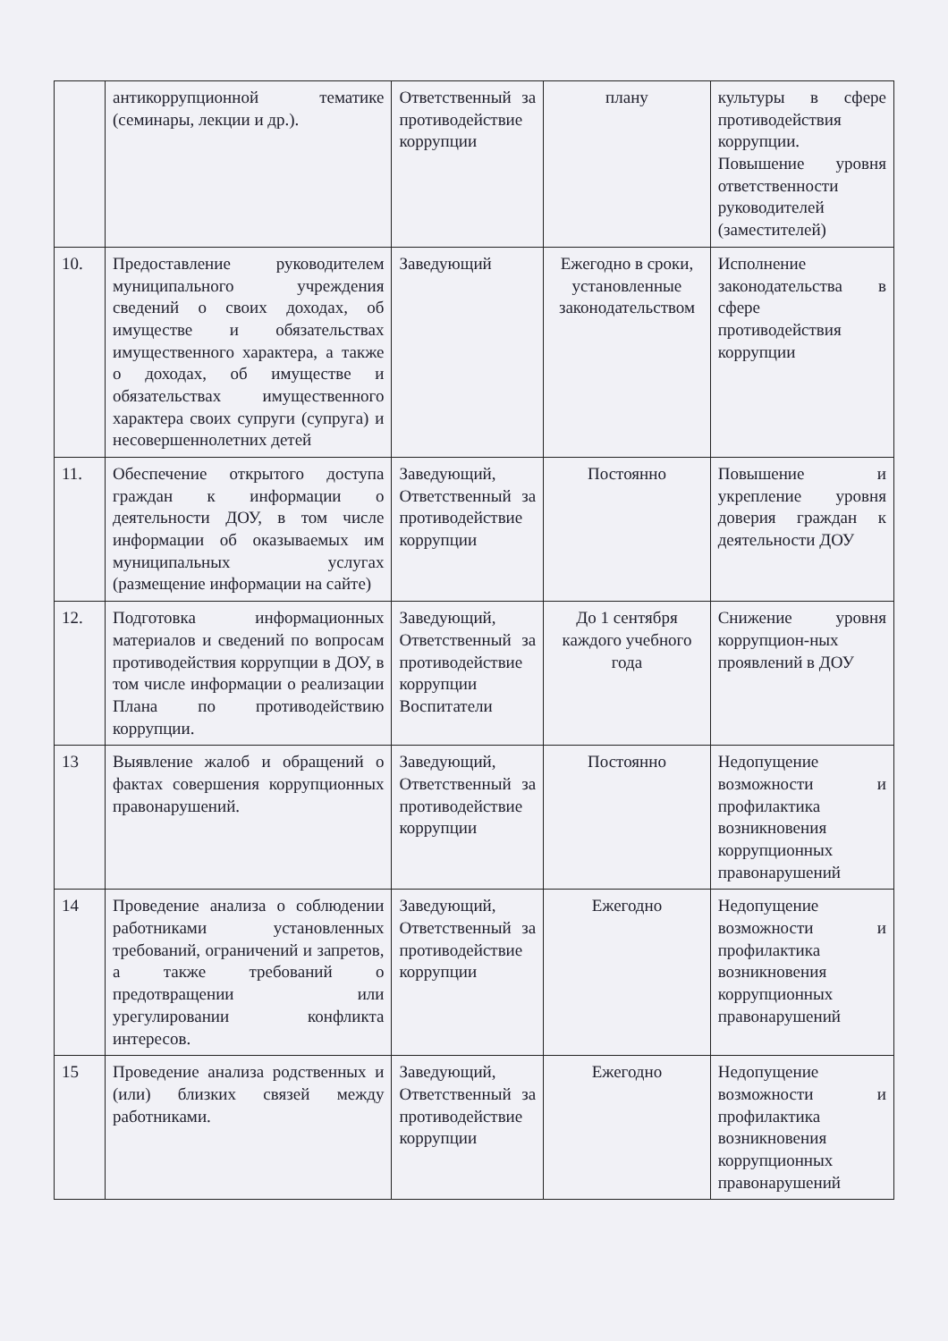| | антикоррупционной тематике (семинары, лекции и др.). | Ответственный за противодействие коррупции | плану | культуры в сфере противодействия коррупции. Повышение уровня ответственности руководителей (заместителей) |
| 10. | Предоставление руководителем муниципального учреждения сведений о своих доходах, об имуществе и обязательствах имущественного характера, а также о доходах, об имуществе и обязательствах имущественного характера своих супруги (супруга) и несовершеннолетних детей | Заведующий | Ежегодно в сроки, установленные законодательством | Исполнение законодательства в сфере противодействия коррупции |
| 11. | Обеспечение открытого доступа граждан к информации о деятельности ДОУ, в том числе информации об оказываемых им муниципальных услугах (размещение информации на сайте) | Заведующий, Ответственный за противодействие коррупции | Постоянно | Повышение и укрепление уровня доверия граждан к деятельности ДОУ |
| 12. | Подготовка информационных материалов и сведений по вопросам противодействия коррупции в ДОУ, в том числе информации о реализации Плана по противодействию коррупции. | Заведующий, Ответственный за противодействие коррупции Воспитатели | До 1 сентября каждого учебного года | Снижение уровня коррупцион-ных проявлений в ДОУ |
| 13 | Выявление жалоб и обращений о фактах совершения коррупционных правонарушений. | Заведующий, Ответственный за противодействие коррупции | Постоянно | Недопущение возможности и профилактика возникновения коррупционных правонарушений |
| 14 | Проведение анализа о соблюдении работниками установленных требований, ограничений и запретов, а также требований о предотвращении или урегулировании конфликта интересов. | Заведующий, Ответственный за противодействие коррупции | Ежегодно | Недопущение возможности и профилактика возникновения коррупционных правонарушений |
| 15 | Проведение анализа родственных и (или) близких связей между работниками. | Заведующий, Ответственный за противодействие коррупции | Ежегодно | Недопущение возможности и профилактика возникновения коррупционных правонарушений |